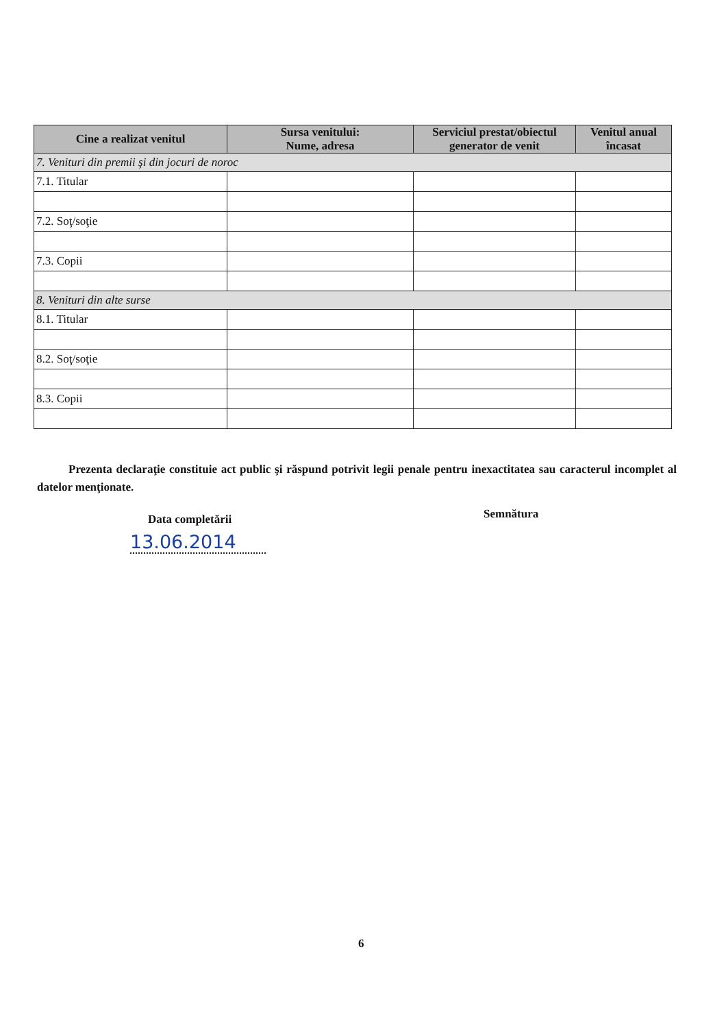| Cine a realizat venitul | Sursa venitului: Nume, adresa | Serviciul prestat/obiectul generator de venit | Venitul anual încasat |
| --- | --- | --- | --- |
| 7. Venituri din premii şi din jocuri de noroc | | | |
| 7.1. Titular | | | |
| 7.2. Soţ/soţie | | | |
| 7.3. Copii | | | |
| 8. Venituri din alte surse | | | |
| 8.1. Titular | | | |
| 8.2. Soţ/soţie | | | |
| 8.3. Copii | | | |
Prezenta declaraţie constituie act public şi răspund potrivit legii penale pentru inexactitatea sau caracterul incomplet al datelor menţionate.
Data completării
13.06.2014
Semnătura
6